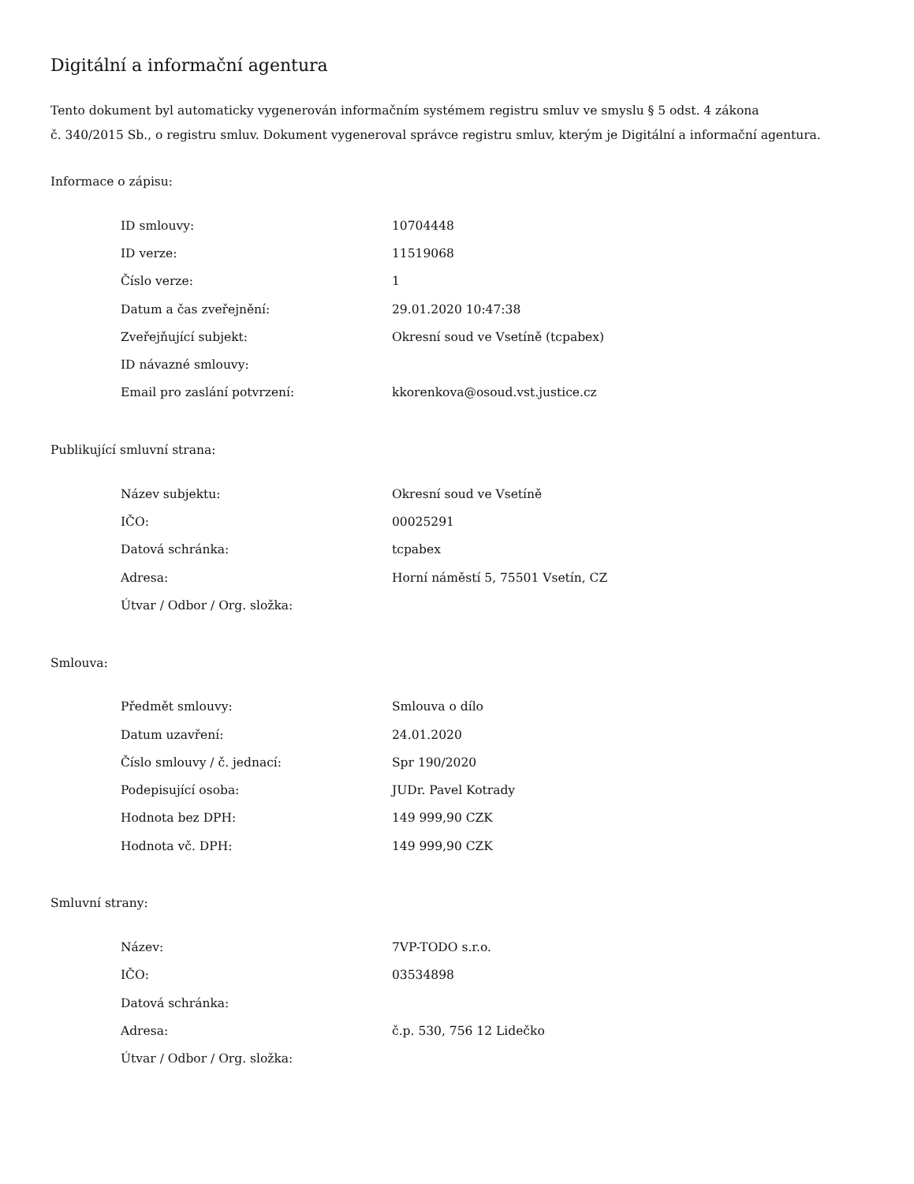Digitální a informační agentura
Tento dokument byl automaticky vygenerován informačním systémem registru smluv ve smyslu § 5 odst. 4 zákona
č. 340/2015 Sb., o registru smluv. Dokument vygeneroval správce registru smluv, kterým je Digitální a informační agentura.
Informace o zápisu:
| ID smlouvy: | 10704448 |
| ID verze: | 11519068 |
| Číslo verze: | 1 |
| Datum a čas zveřejnění: | 29.01.2020 10:47:38 |
| Zveřejňující subjekt: | Okresní soud ve Vsetíně (tcpabex) |
| ID návazné smlouvy: | |
| Email pro zaslání potvrzení: | kkorenkova@osoud.vst.justice.cz |
Publikující smluvní strana:
| Název subjektu: | Okresní soud ve Vsetíně |
| IČO: | 00025291 |
| Datová schránka: | tcpabex |
| Adresa: | Horní náměstí 5, 75501 Vsetín, CZ |
| Útvar / Odbor / Org. složka: | |
Smlouva:
| Předmět smlouvy: | Smlouva o dílo |
| Datum uzavření: | 24.01.2020 |
| Číslo smlouvy / č. jednací: | Spr 190/2020 |
| Podepisující osoba: | JUDr. Pavel Kotrady |
| Hodnota bez DPH: | 149 999,90 CZK |
| Hodnota vč. DPH: | 149 999,90 CZK |
Smluvní strany:
| Název: | 7VP-TODO s.r.o. |
| IČO: | 03534898 |
| Datová schránka: | |
| Adresa: | č.p. 530, 756 12 Lidečko |
| Útvar / Odbor / Org. složka: | |